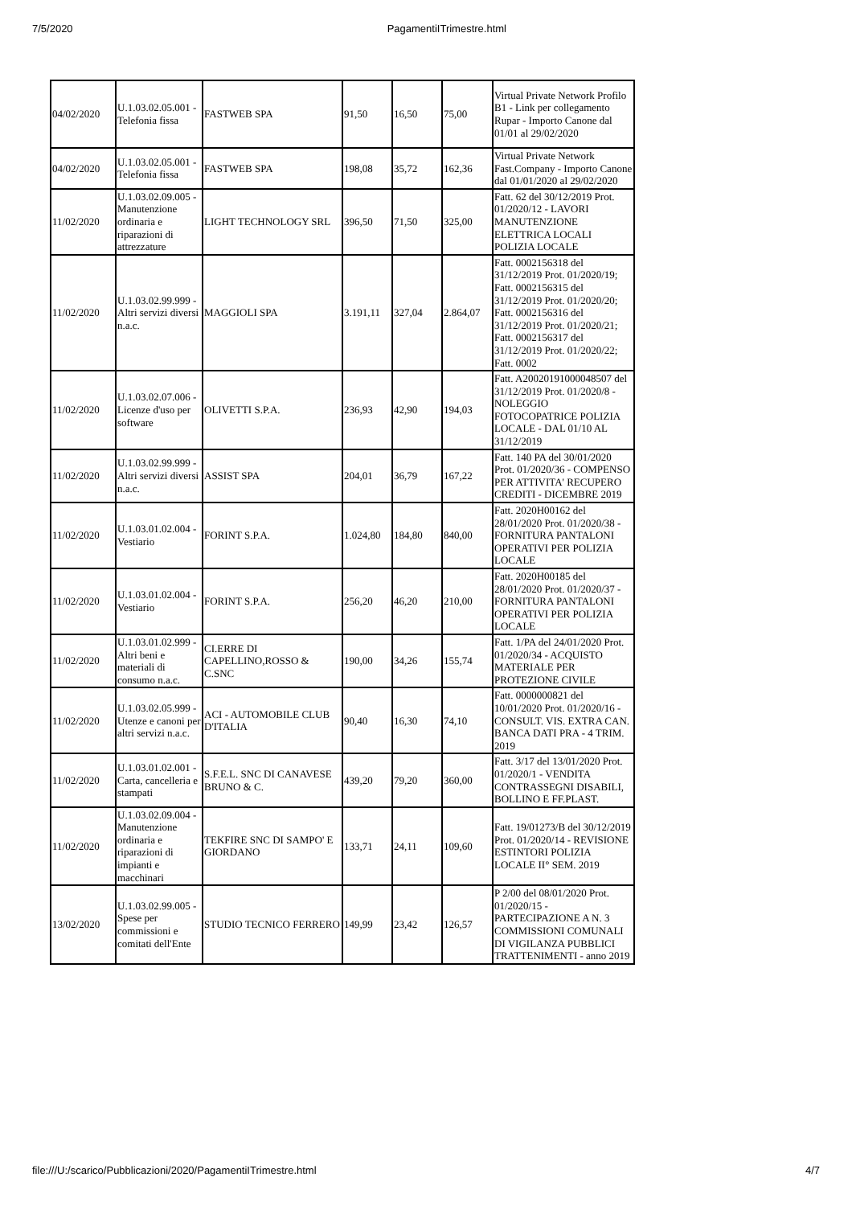7/5/2020 PagamentiITrimestre.html
| 04/02/2020 | U.1.03.02.05.001 - Telefonia fissa | FASTWEB SPA | 91,50 | 16,50 | 75,00 | Virtual Private Network Profilo B1 - Link per collegamento Rupar - Importo Canone dal 01/01 al 29/02/2020 |
| 04/02/2020 | U.1.03.02.05.001 - Telefonia fissa | FASTWEB SPA | 198,08 | 35,72 | 162,36 | Virtual Private Network Fast.Company - Importo Canone dal 01/01/2020 al 29/02/2020 |
| 11/02/2020 | U.1.03.02.09.005 - Manutenzione ordinaria e riparazioni di attrezzature | LIGHT TECHNOLOGY SRL | 396,50 | 71,50 | 325,00 | Fatt. 62 del 30/12/2019 Prot. 01/2020/12 - LAVORI MANUTENZIONE ELETTRICA LOCALI POLIZIA LOCALE |
| 11/02/2020 | U.1.03.02.99.999 - Altri servizi diversi n.a.c. | MAGGIOLI SPA | 3.191,11 | 327,04 | 2.864,07 | Fatt. 0002156318 del 31/12/2019 Prot. 01/2020/19; Fatt. 0002156315 del 31/12/2019 Prot. 01/2020/20; Fatt. 0002156316 del 31/12/2019 Prot. 01/2020/21; Fatt. 0002156317 del 31/12/2019 Prot. 01/2020/22; Fatt. 0002 |
| 11/02/2020 | U.1.03.02.07.006 - Licenze d'uso per software | OLIVETTI S.P.A. | 236,93 | 42,90 | 194,03 | Fatt. A20020191000048507 del 31/12/2019 Prot. 01/2020/8 - NOLEGGIO FOTOCOPATRICE POLIZIA LOCALE - DAL 01/10 AL 31/12/2019 |
| 11/02/2020 | U.1.03.02.99.999 - Altri servizi diversi n.a.c. | ASSIST SPA | 204,01 | 36,79 | 167,22 | Fatt. 140 PA del 30/01/2020 Prot. 01/2020/36 - COMPENSO PER ATTIVITA' RECUPERO CREDITI - DICEMBRE 2019 |
| 11/02/2020 | U.1.03.01.02.004 - Vestiario | FORINT S.P.A. | 1.024,80 | 184,80 | 840,00 | Fatt. 2020H00162 del 28/01/2020 Prot. 01/2020/38 - FORNITURA PANTALONI OPERATIVI PER POLIZIA LOCALE |
| 11/02/2020 | U.1.03.01.02.004 - Vestiario | FORINT S.P.A. | 256,20 | 46,20 | 210,00 | Fatt. 2020H00185 del 28/01/2020 Prot. 01/2020/37 - FORNITURA PANTALONI OPERATIVI PER POLIZIA LOCALE |
| 11/02/2020 | U.1.03.01.02.999 - Altri beni e materiali di consumo n.a.c. | CI.ERRE DI CAPELLINO,ROSSO & C.SNC | 190,00 | 34,26 | 155,74 | Fatt. 1/PA del 24/01/2020 Prot. 01/2020/34 - ACQUISTO MATERIALE PER PROTEZIONE CIVILE |
| 11/02/2020 | U.1.03.02.05.999 - Utenze e canoni per altri servizi n.a.c. | ACI - AUTOMOBILE CLUB D'ITALIA | 90,40 | 16,30 | 74,10 | Fatt. 0000000821 del 10/01/2020 Prot. 01/2020/16 - CONSULT. VIS. EXTRA CAN. BANCA DATI PRA - 4 TRIM. 2019 |
| 11/02/2020 | U.1.03.01.02.001 - Carta, cancelleria e stampati | S.F.E.L. SNC DI CANAVESE BRUNO & C. | 439,20 | 79,20 | 360,00 | Fatt. 3/17 del 13/01/2020 Prot. 01/2020/1 - VENDITA CONTRASSEGNI DISABILI, BOLLINO E FF.PLAST. |
| 11/02/2020 | U.1.03.02.09.004 - Manutenzione ordinaria e riparazioni di impianti e macchinari | TEKFIRE SNC DI SAMPO' E GIORDANO | 133,71 | 24,11 | 109,60 | Fatt. 19/01273/B del 30/12/2019 Prot. 01/2020/14 - REVISIONE ESTINTORI POLIZIA LOCALE II° SEM. 2019 |
| 13/02/2020 | U.1.03.02.99.005 - Spese per commissioni e comitati dell'Ente | STUDIO TECNICO FERRERO | 149,99 | 23,42 | 126,57 | P 2/00 del 08/01/2020 Prot. 01/2020/15 - PARTECIPAZIONE A N. 3 COMMISSIONI COMUNALI DI VIGILANZA PUBBLICI TRATTENIMENTI - anno 2019 |
file:///U:/scarico/Pubblicazioni/2020/PagamentiITrimestre.html 4/7